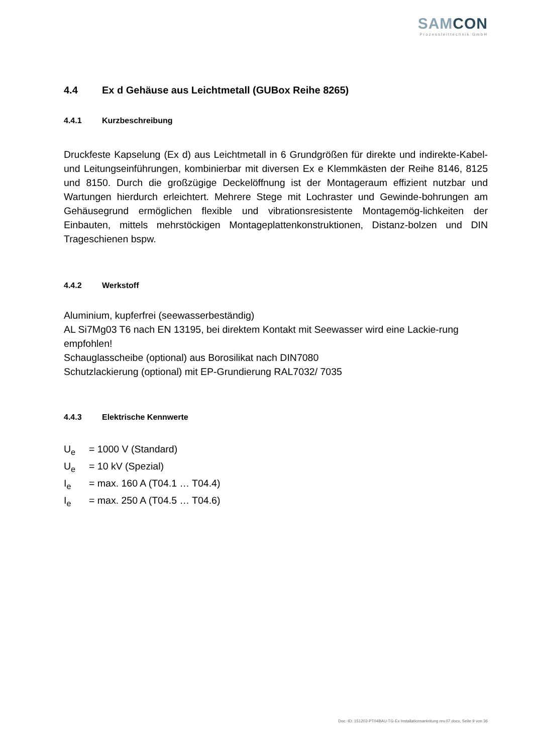SAMCON
Prozessleittechnik GmbH
4.4 Ex d Gehäuse aus Leichtmetall (GUBox Reihe 8265)
4.4.1 Kurzbeschreibung
Druckfeste Kapselung (Ex d) aus Leichtmetall in 6 Grundgrößen für direkte und indirekte-Kabel- und Leitungseinführungen, kombinierbar mit diversen Ex e Klemmkästen der Reihe 8146, 8125 und 8150. Durch die großzügige Deckelöffnung ist der Montageraum effizient nutzbar und Wartungen hierdurch erleichtert. Mehrere Stege mit Lochraster und Gewinde-bohrungen am Gehäusegrund ermöglichen flexible und vibrationsresistente Montagemög-lichkeiten der Einbauten, mittels mehrstöckigen Montageplattenkonstruktionen, Distanz-bolzen und DIN Trageschienen bspw.
4.4.2 Werkstoff
Aluminium, kupferfrei (seewasserbeständig)
AL Si7Mg03 T6 nach EN 13195, bei direktem Kontakt mit Seewasser wird eine Lackie-rung empfohlen!
Schauglasscheibe (optional) aus Borosilikat nach DIN7080
Schutzlackierung (optional) mit EP-Grundierung RAL7032/ 7035
4.4.3 Elektrische Kennwerte
U<sub>e</sub> = 1000 V (Standard)
U<sub>e</sub> = 10 kV (Spezial)
I<sub>e</sub> = max. 160 A (T04.1 … T04.4)
I<sub>e</sub> = max. 250 A (T04.5 … T04.6)
Doc.-ID: 151203-PT04BAU-TG-Ex Installationsanleitung rev.07.docx, Seite 9 von 36